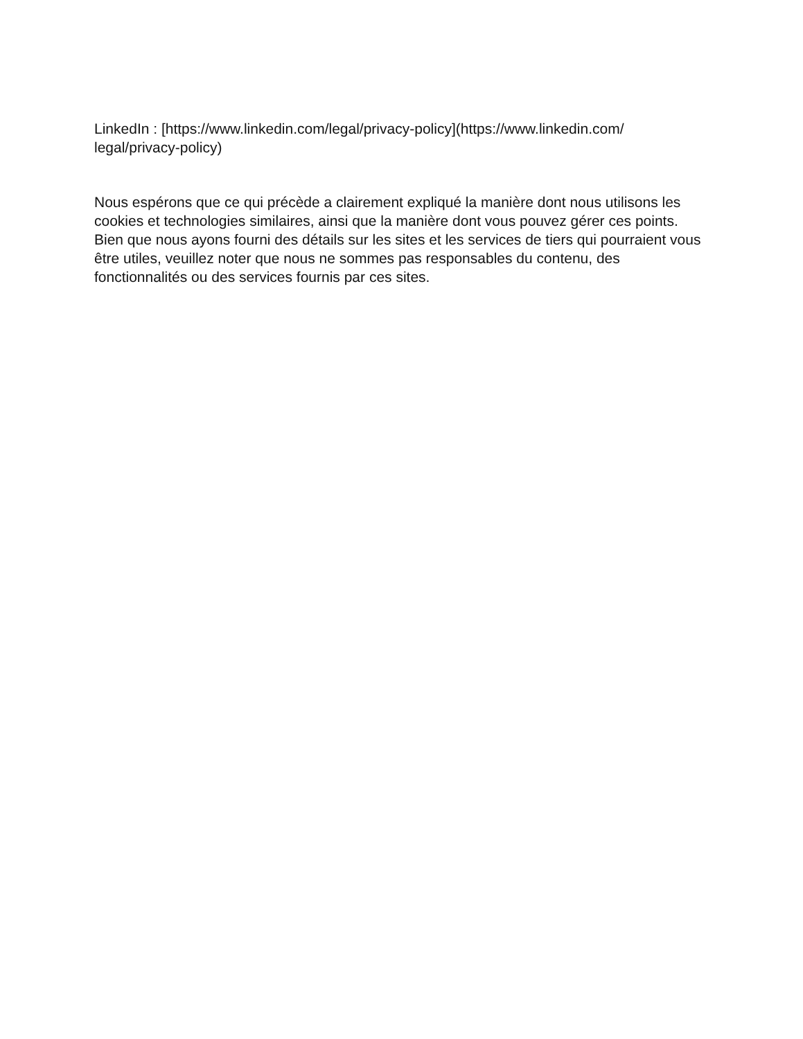LinkedIn : [https://www.linkedin.com/legal/privacy-policy](https://www.linkedin.com/
legal/privacy-policy)
Nous espérons que ce qui précède a clairement expliqué la manière dont nous utilisons les cookies et technologies similaires, ainsi que la manière dont vous pouvez gérer ces points. Bien que nous ayons fourni des détails sur les sites et les services de tiers qui pourraient vous être utiles, veuillez noter que nous ne sommes pas responsables du contenu, des fonctionnalités ou des services fournis par ces sites.